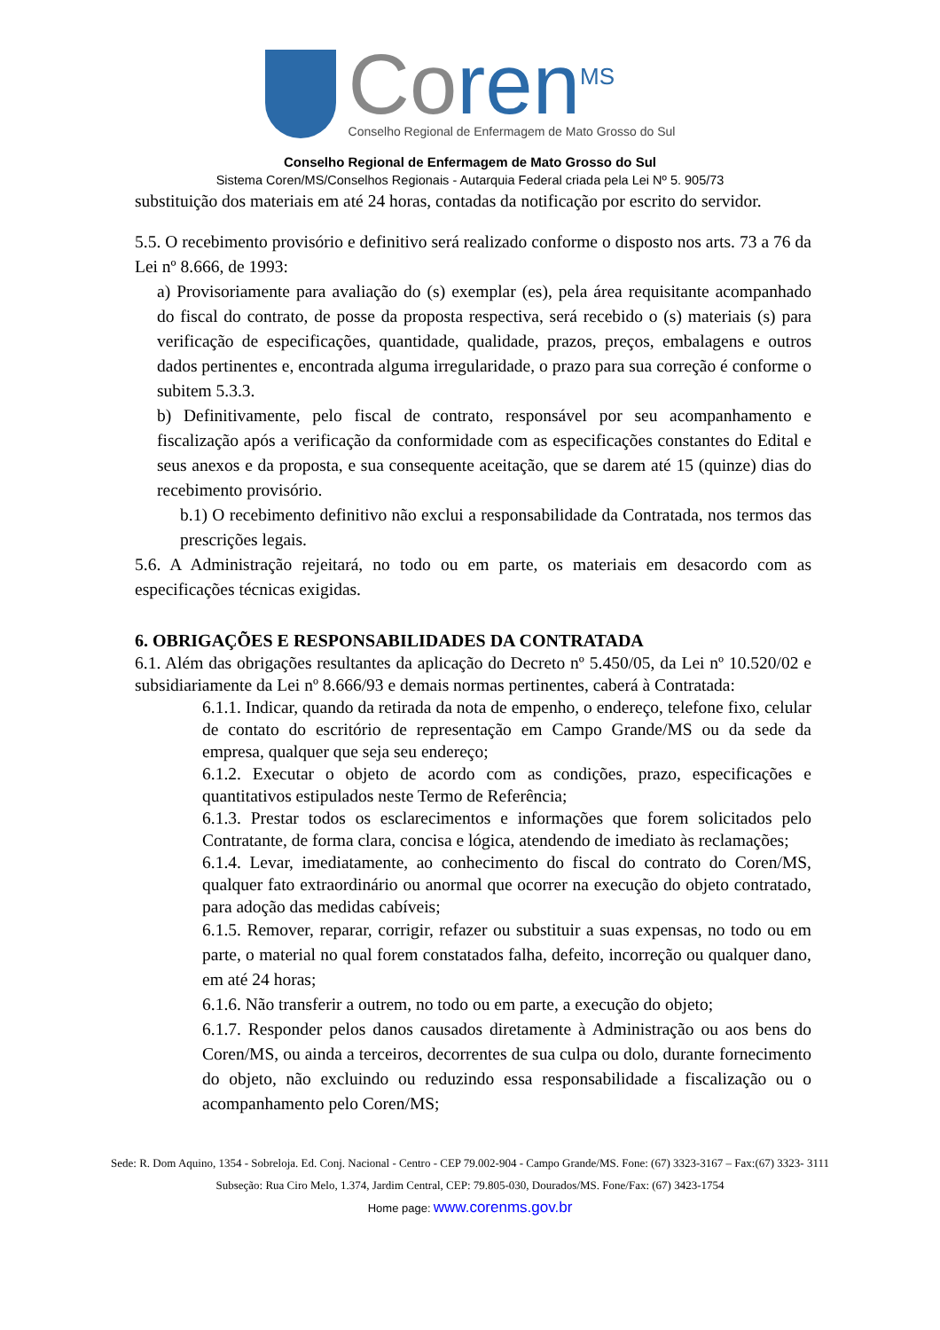Coren<sup>MS</sup>
Conselho Regional de Enfermagem de Mato Grosso do Sul
Conselho Regional de Enfermagem de Mato Grosso do Sul
Sistema Coren/MS/Conselhos Regionais - Autarquia Federal criada pela Lei Nº 5. 905/73
substituição dos materiais em até 24 horas, contadas da notificação por escrito do servidor.
5.5. O recebimento provisório e definitivo será realizado conforme o disposto nos arts. 73 a 76 da Lei nº 8.666, de 1993:
a) Provisoriamente para avaliação do (s) exemplar (es), pela área requisitante acompanhado do fiscal do contrato, de posse da proposta respectiva, será recebido o (s) materiais (s) para verificação de especificações, quantidade, qualidade, prazos, preços, embalagens e outros dados pertinentes e, encontrada alguma irregularidade, o prazo para sua correção é conforme o subitem 5.3.3.
b) Definitivamente, pelo fiscal de contrato, responsável por seu acompanhamento e fiscalização após a verificação da conformidade com as especificações constantes do Edital e seus anexos e da proposta, e sua consequente aceitação, que se darem até 15 (quinze) dias do recebimento provisório.
b.1) O recebimento definitivo não exclui a responsabilidade da Contratada, nos termos das prescrições legais.
5.6. A Administração rejeitará, no todo ou em parte, os materiais em desacordo com as especificações técnicas exigidas.
6. OBRIGAÇÕES E RESPONSABILIDADES DA CONTRATADA
6.1. Além das obrigações resultantes da aplicação do Decreto nº 5.450/05, da Lei nº 10.520/02 e subsidiariamente da Lei nº 8.666/93 e demais normas pertinentes, caberá à Contratada:
6.1.1. Indicar, quando da retirada da nota de empenho, o endereço, telefone fixo, celular de contato do escritório de representação em Campo Grande/MS ou da sede da empresa, qualquer que seja seu endereço;
6.1.2. Executar o objeto de acordo com as condições, prazo, especificações e quantitativos estipulados neste Termo de Referência;
6.1.3. Prestar todos os esclarecimentos e informações que forem solicitados pelo Contratante, de forma clara, concisa e lógica, atendendo de imediato às reclamações;
6.1.4. Levar, imediatamente, ao conhecimento do fiscal do contrato do Coren/MS, qualquer fato extraordinário ou anormal que ocorrer na execução do objeto contratado, para adoção das medidas cabíveis;
6.1.5. Remover, reparar, corrigir, refazer ou substituir a suas expensas, no todo ou em parte, o material no qual forem constatados falha, defeito, incorreção ou qualquer dano, em até 24 horas;
6.1.6. Não transferir a outrem, no todo ou em parte, a execução do objeto;
6.1.7. Responder pelos danos causados diretamente à Administração ou aos bens do Coren/MS, ou ainda a terceiros, decorrentes de sua culpa ou dolo, durante fornecimento do objeto, não excluindo ou reduzindo essa responsabilidade a fiscalização ou o acompanhamento pelo Coren/MS;
Sede: R. Dom Aquino, 1354 - Sobreloja. Ed. Conj. Nacional - Centro - CEP 79.002-904 - Campo Grande/MS. Fone: (67) 3323-3167 – Fax:(67) 3323- 3111
Subseção: Rua Ciro Melo, 1.374, Jardim Central, CEP: 79.805-030, Dourados/MS. Fone/Fax: (67) 3423-1754
Home page: www.corenms.gov.br